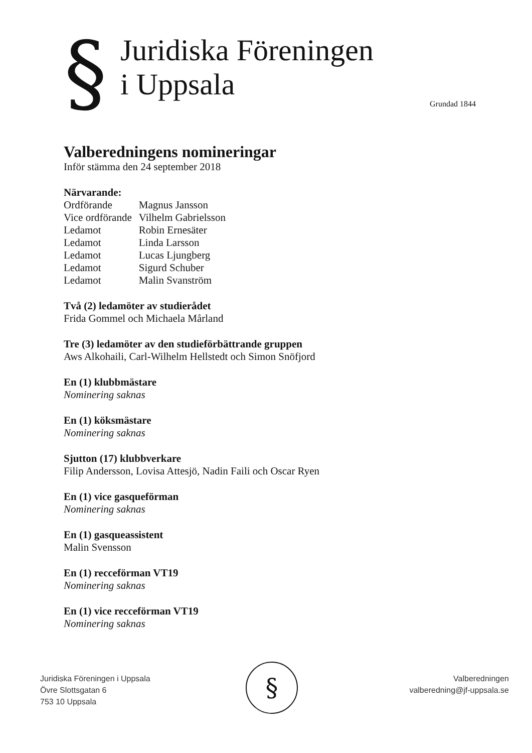§
Juridiska Föreningen
i Uppsala
Grundad 1844
Valberedningens nomineringar
Inför stämma den 24 september 2018
Närvarande:
| Ordförande | Magnus Jansson |
| Vice ordförande | Vilhelm Gabrielsson |
| Ledamot | Robin Ernesäter |
| Ledamot | Linda Larsson |
| Ledamot | Lucas Ljungberg |
| Ledamot | Sigurd Schuber |
| Ledamot | Malin Svanström |
Två (2) ledamöter av studierådet
Frida Gommel och Michaela Mårland
Tre (3) ledamöter av den studieförbättrande gruppen
Aws Alkohaili, Carl-Wilhelm Hellstedt och Simon Snöfjord
En (1) klubbmästare
Nominering saknas
En (1) köksmästare
Nominering saknas
Sjutton (17) klubbverkare
Filip Andersson, Lovisa Attesjö, Nadin Faili och Oscar Ryen
En (1) vice gasqueförman
Nominering saknas
En (1) gasqueassistent
Malin Svensson
En (1) recceförman VT19
Nominering saknas
En (1) vice recceförman VT19
Nominering saknas
§
Juridiska Föreningen i Uppsala
Övre Slottsgatan 6
753 10 Uppsala
Valberedningen
valberedning@jf-uppsala.se